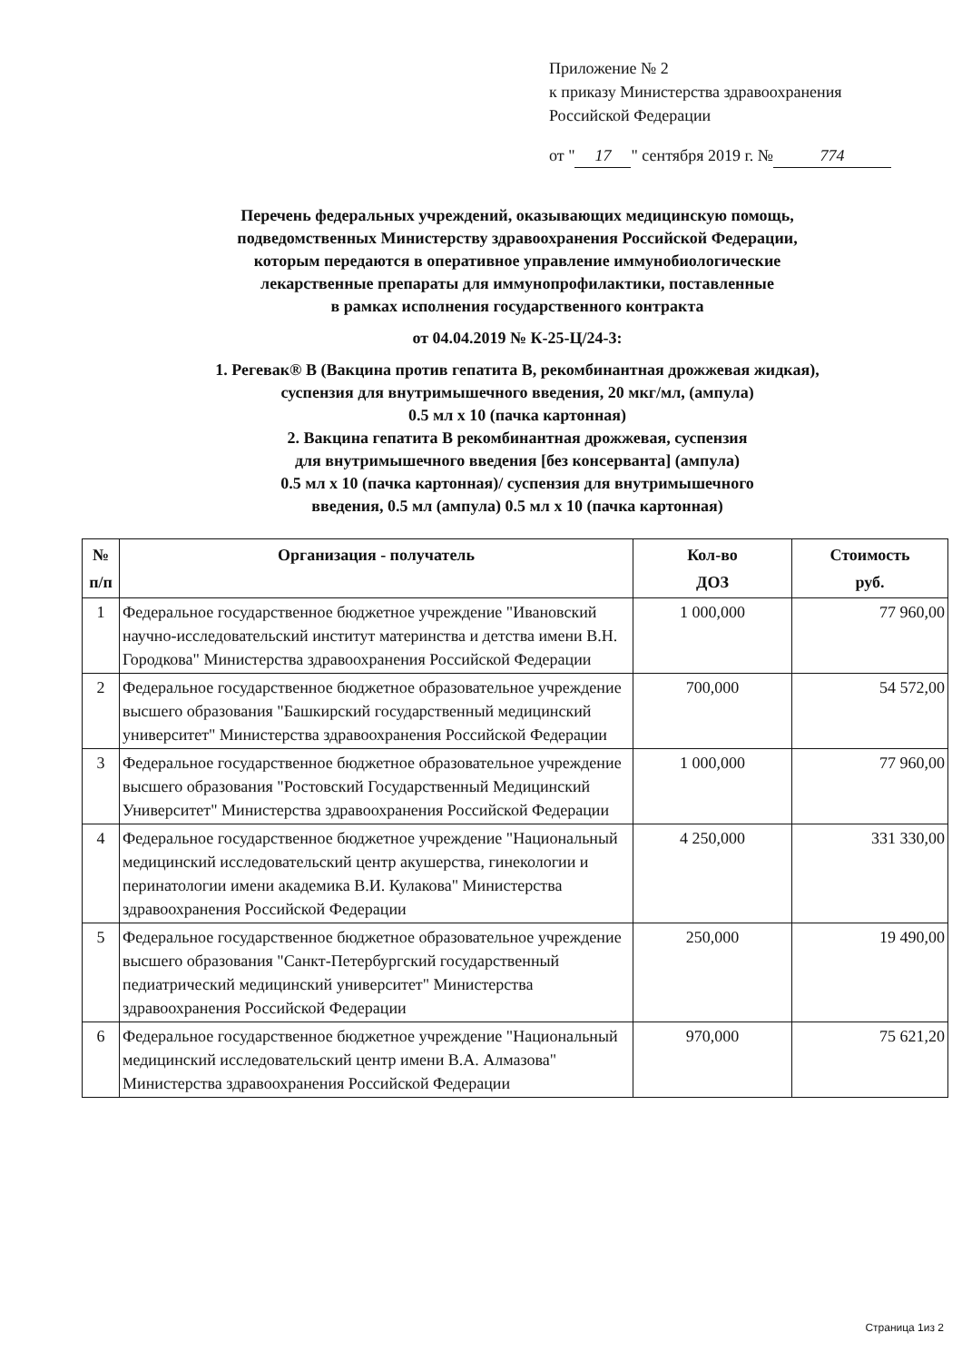Приложение № 2
к приказу Министерства здравоохранения
Российской Федерации
от " 17 " сентября 2019 г. № 774
Перечень федеральных учреждений, оказывающих медицинскую помощь,
подведомственных Министерству здравоохранения Российской Федерации,
которым передаются в оперативное управление иммунобиологические
лекарственные препараты для иммунопрофилактики, поставленные
в рамках исполнения государственного контракта
от 04.04.2019 № К-25-Ц/24-3:
1. Регевак® В (Вакцина против гепатита В, рекомбинантная дрожжевая жидкая),
суспензия для внутримышечного введения, 20 мкг/мл, (ампула)
0.5 мл х 10 (пачка картонная)
2. Вакцина гепатита В рекомбинантная дрожжевая, суспензия
для внутримышечного введения [без консерванта] (ампула)
0.5 мл х 10 (пачка картонная)/ суспензия для внутримышечного
введения, 0.5 мл (ампула) 0.5 мл х 10 (пачка картонная)
| № п/п | Организация - получатель | Кол-во ДОЗ | Стоимость руб. |
| --- | --- | --- | --- |
| 1 | Федеральное государственное бюджетное учреждение "Ивановский научно-исследовательский институт материнства и детства имени В.Н. Городкова" Министерства здравоохранения Российской Федерации | 1 000,000 | 77 960,00 |
| 2 | Федеральное государственное бюджетное образовательное учреждение высшего образования "Башкирский государственный медицинский университет" Министерства здравоохранения Российской Федерации | 700,000 | 54 572,00 |
| 3 | Федеральное государственное бюджетное образовательное учреждение высшего образования "Ростовский Государственный Медицинский Университет" Министерства здравоохранения Российской Федерации | 1 000,000 | 77 960,00 |
| 4 | Федеральное государственное бюджетное учреждение "Национальный медицинский исследовательский центр акушерства, гинекологии и перинатологии имени академика В.И. Кулакова" Министерства здравоохранения Российской Федерации | 4 250,000 | 331 330,00 |
| 5 | Федеральное государственное бюджетное образовательное учреждение высшего образования "Санкт-Петербургский государственный педиатрический медицинский университет" Министерства здравоохранения Российской Федерации | 250,000 | 19 490,00 |
| 6 | Федеральное государственное бюджетное учреждение "Национальный медицинский исследовательский центр имени В.А. Алмазова" Министерства здравоохранения Российской Федерации | 970,000 | 75 621,20 |
Страница 1из 2